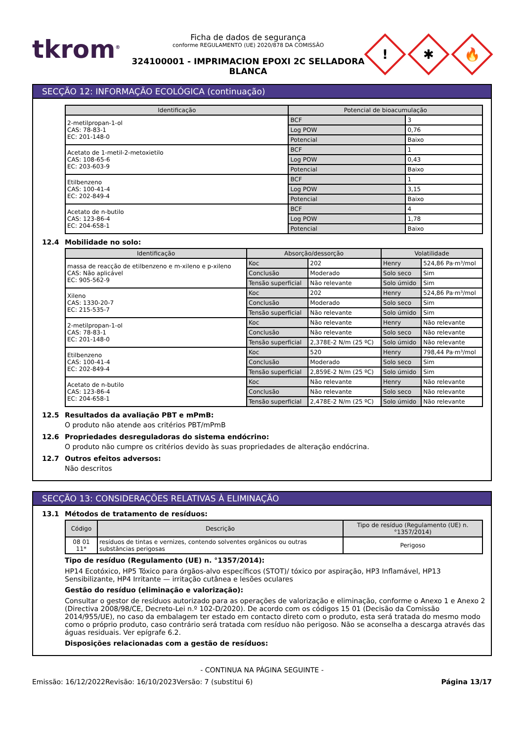tkrom<sup>®</sup>
Ficha de dados de segurança
conforme REGULAMENTO (UE) 2020/878 DA COMISSÃO
324100001 - IMPRIMACION EPOXI 2C SELLADORA BLANCA
!
✱
🔥
SECÇÃO 12: INFORMAÇÃO ECOLÓGICA (continuação)
| Identificação | Potencial de bioacumulação | |
| --- | --- | --- |
| 2-metilpropan-1-ol CAS: 78-83-1 EC: 201-148-0 | BCF | 3 |
| | Log POW | 0,76 |
| | Potencial | Baixo |
| Acetato de 1-metil-2-metoxietilo CAS: 108-65-6 EC: 203-603-9 | BCF | 1 |
| | Log POW | 0,43 |
| | Potencial | Baixo |
| Etilbenzeno CAS: 100-41-4 EC: 202-849-4 | BCF | 1 |
| | Log POW | 3,15 |
| | Potencial | Baixo |
| Acetato de n-butilo CAS: 123-86-4 EC: 204-658-1 | BCF | 4 |
| | Log POW | 1,78 |
| | Potencial | Baixo |
12.4 Mobilidade no solo:
| Identificação | Absorção/dessorção | | Volatilidade | |
| --- | --- | --- | --- | --- |
| massa de reacção de etilbenzeno e m-xileno e p-xileno CAS: Não aplicável EC: 905-562-9 | Koc | 202 | Henry | 524,86 Pa·m³/mol |
| | Conclusão | Moderado | Solo seco | Sim |
| | Tensão superficial | Não relevante | Solo úmido | Sim |
| Xileno CAS: 1330-20-7 EC: 215-535-7 | Koc | 202 | Henry | 524,86 Pa·m³/mol |
| | Conclusão | Moderado | Solo seco | Sim |
| | Tensão superficial | Não relevante | Solo úmido | Sim |
| 2-metilpropan-1-ol CAS: 78-83-1 EC: 201-148-0 | Koc | Não relevante | Henry | Não relevante |
| | Conclusão | Não relevante | Solo seco | Não relevante |
| | Tensão superficial | 2,378E-2 N/m (25 ºC) | Solo úmido | Não relevante |
| Etilbenzeno CAS: 100-41-4 EC: 202-849-4 | Koc | 520 | Henry | 798,44 Pa·m³/mol |
| | Conclusão | Moderado | Solo seco | Sim |
| | Tensão superficial | 2,859E-2 N/m (25 ºC) | Solo úmido | Sim |
| Acetato de n-butilo CAS: 123-86-4 EC: 204-658-1 | Koc | Não relevante | Henry | Não relevante |
| | Conclusão | Não relevante | Solo seco | Não relevante |
| | Tensão superficial | 2,478E-2 N/m (25 ºC) | Solo úmido | Não relevante |
12.5 Resultados da avaliação PBT e mPmB:
O produto não atende aos critérios PBT/mPmB
12.6 Propriedades desreguladoras do sistema endócrino:
O produto não cumpre os critérios devido às suas propriedades de alteração endócrina.
12.7 Outros efeitos adversos:
Não descritos
SECÇÃO 13: CONSIDERAÇÕES RELATIVAS À ELIMINAÇÃO
13.1 Métodos de tratamento de resíduos:
| Código | Descrição | Tipo de resíduo (Regulamento (UE) n. °1357/2014) |
| --- | --- | --- |
| 08 01 11* | resíduos de tintas e vernizes, contendo solventes orgânicos ou outras substâncias perigosas | Perigoso |
Tipo de resíduo (Regulamento (UE) n. °1357/2014):
HP14 Ecotóxico, HP5 Tóxico para órgãos-alvo específicos (STOT)/ tóxico por aspiração, HP3 Inflamável, HP13 Sensibilizante, HP4 Irritante — irritação cutânea e lesões oculares
Gestão do resíduo (eliminação e valorização):
Consultar o gestor de resíduos autorizado para as operações de valorização e eliminação, conforme o Anexo 1 e Anexo 2 (Directiva 2008/98/CE, Decreto-Lei n.º 102-D/2020). De acordo com os códigos 15 01 (Decisão da Comissão 2014/955/UE), no caso da embalagem ter estado em contacto direto com o produto, esta será tratada do mesmo modo como o próprio produto, caso contrário será tratada com resíduo não perigoso. Não se aconselha a descarga através das águas residuais. Ver epígrafe 6.2.
Disposições relacionadas com a gestão de resíduos:
- CONTINUA NA PÁGINA SEGUINTE -
Emissão: 16/12/2022 Revisão: 16/10/2023 Versão: 7 (substitui 6) Página 13/17